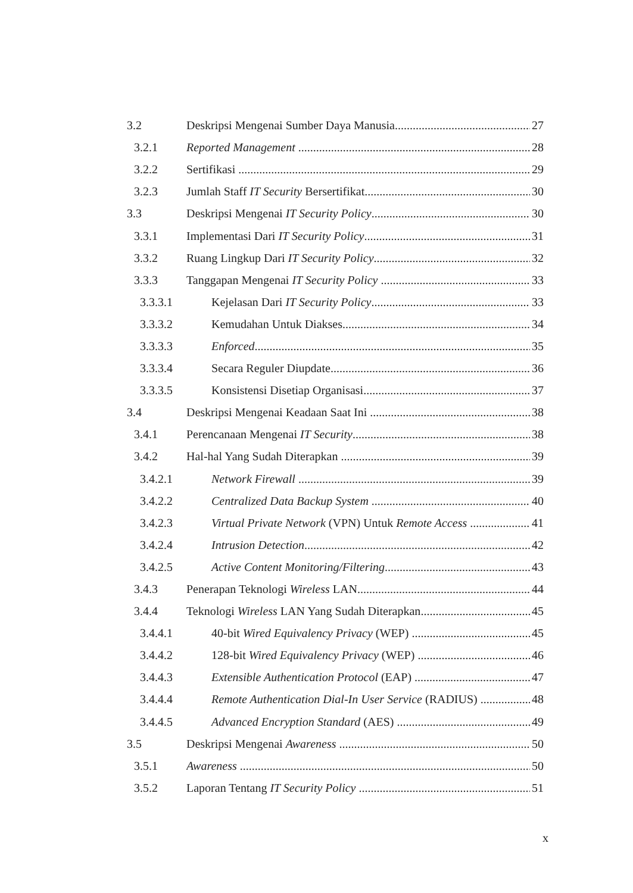3.2 Deskripsi Mengenai Sumber Daya Manusia 27
3.2.1 Reported Management 28
3.2.2 Sertifikasi 29
3.2.3 Jumlah Staff IT Security Bersertifikat 30
3.3 Deskripsi Mengenai IT Security Policy 30
3.3.1 Implementasi Dari IT Security Policy 31
3.3.2 Ruang Lingkup Dari IT Security Policy 32
3.3.3 Tanggapan Mengenai IT Security Policy 33
3.3.3.1 Kejelasan Dari IT Security Policy 33
3.3.3.2 Kemudahan Untuk Diakses 34
3.3.3.3 Enforced 35
3.3.3.4 Secara Reguler Diupdate 36
3.3.3.5 Konsistensi Disetiap Organisasi 37
3.4 Deskripsi Mengenai Keadaan Saat Ini 38
3.4.1 Perencanaan Mengenai IT Security 38
3.4.2 Hal-hal Yang Sudah Diterapkan 39
3.4.2.1 Network Firewall 39
3.4.2.2 Centralized Data Backup System 40
3.4.2.3 Virtual Private Network (VPN) Untuk Remote Access 41
3.4.2.4 Intrusion Detection 42
3.4.2.5 Active Content Monitoring/Filtering 43
3.4.3 Penerapan Teknologi Wireless LAN 44
3.4.4 Teknologi Wireless LAN Yang Sudah Diterapkan 45
3.4.4.1 40-bit Wired Equivalency Privacy (WEP) 45
3.4.4.2 128-bit Wired Equivalency Privacy (WEP) 46
3.4.4.3 Extensible Authentication Protocol (EAP) 47
3.4.4.4 Remote Authentication Dial-In User Service (RADIUS) 48
3.4.4.5 Advanced Encryption Standard (AES) 49
3.5 Deskripsi Mengenai Awareness 50
3.5.1 Awareness 50
3.5.2 Laporan Tentang IT Security Policy 51
x